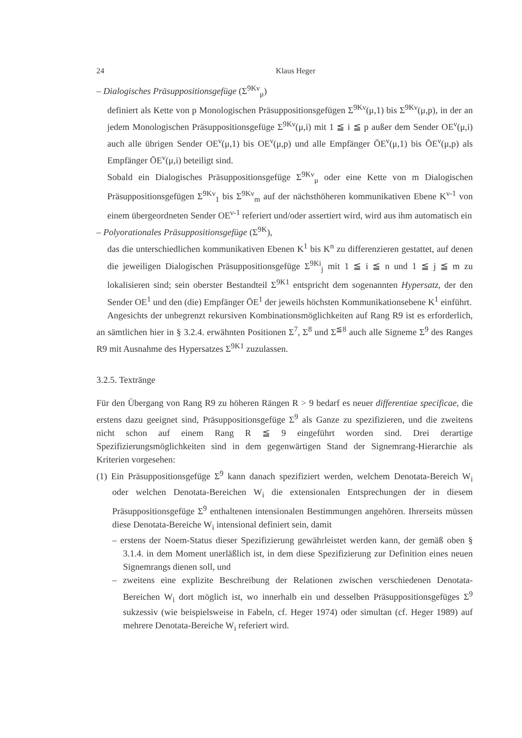24 Klaus Heger
– Dialogisches Präsuppositionsgefüge (Σ<sup>9Kν</sup><sub>μ</sub>)
definiert als Kette von p Monologischen Präsuppositionsgefügen Σ<sup>9Kν</sup>(μ,1) bis Σ<sup>9Kν</sup>(μ,p), in der an jedem Monologischen Präsuppositionsgefüge Σ<sup>9Kν</sup>(μ,i) mit 1 ≦ i ≦ p außer dem Sender OE<sup>ν</sup>(μ,i) auch alle übrigen Sender OE<sup>ν</sup>(μ,1) bis OE<sup>ν</sup>(μ,p) und alle Empfänger ŌE<sup>ν</sup>(μ,1) bis ŌE<sup>ν</sup>(μ,p) als Empfänger ŌE<sup>ν</sup>(μ,i) beteiligt sind.
Sobald ein Dialogisches Präsuppositionsgefüge Σ<sup>9Kν</sup><sub>μ</sub> oder eine Kette von m Dialogischen Präsuppositionsgefügen Σ<sup>9Kν</sup><sub>1</sub> bis Σ<sup>9Kν</sup><sub>m</sub> auf der nächsthöheren kommunikativen Ebene K<sup>ν-1</sup> von einem übergeordneten Sender OE<sup>ν-1</sup> referiert und/oder assertiert wird, wird aus ihm automatisch ein
– Polyorationales Präsuppositionsgefüge (Σ<sup>9K</sup>),
das die unterschiedlichen kommunikativen Ebenen K<sup>1</sup> bis K<sup>n</sup> zu differenzieren gestattet, auf denen die jeweiligen Dialogischen Präsuppositionsgefüge Σ<sup>9Ki</sup><sub>j</sub> mit 1 ≦ i ≦ n und 1 ≦ j ≦ m zu lokalisieren sind; sein oberster Bestandteil Σ<sup>9K1</sup> entspricht dem sogenannten Hypersatz, der den Sender OE<sup>1</sup> und den (die) Empfänger ŌE<sup>1</sup> der jeweils höchsten Kommunikationsebene K<sup>1</sup> einführt.
Angesichts der unbegrenzt rekursiven Kombinationsmöglichkeiten auf Rang R9 ist es erforderlich, an sämtlichen hier in § 3.2.4. erwähnten Positionen Σ<sup>7</sup>, Σ<sup>8</sup> und Σ<sup>≦8</sup> auch alle Signeme Σ<sup>9</sup> des Ranges R9 mit Ausnahme des Hypersatzes Σ<sup>9K1</sup> zuzulassen.
3.2.5. Textränge
Für den Übergang von Rang R9 zu höheren Rängen R > 9 bedarf es neuer differentiae specificae, die erstens dazu geeignet sind, Präsuppositionsgefüge Σ<sup>9</sup> als Ganze zu spezifizieren, und die zweitens nicht schon auf einem Rang R ≦ 9 eingeführt worden sind. Drei derartige Spezifizierungsmöglichkeiten sind in dem gegenwärtigen Stand der Signemrang-Hierarchie als Kriterien vorgesehen:
(1) Ein Präsuppositionsgefüge Σ<sup>9</sup> kann danach spezifiziert werden, welchem Denotata-Bereich W<sub>i</sub> oder welchen Denotata-Bereichen W<sub>i</sub> die extensionalen Entsprechungen der in diesem Präsuppositionsgefüge Σ<sup>9</sup> enthaltenen intensionalen Bestimmungen angehören. Ihrerseits müssen diese Denotata-Bereiche W<sub>i</sub> intensional definiert sein, damit
– erstens der Noem-Status dieser Spezifizierung gewährleistet werden kann, der gemäß oben § 3.1.4. in dem Moment unerläßlich ist, in dem diese Spezifizierung zur Definition eines neuen Signemrangs dienen soll, und
– zweitens eine explizite Beschreibung der Relationen zwischen verschiedenen Denotata-Bereichen W<sub>i</sub> dort möglich ist, wo innerhalb ein und desselben Präsuppositionsgefüges Σ<sup>9</sup> sukzessiv (wie beispielsweise in Fabeln, cf. Heger 1974) oder simultan (cf. Heger 1989) auf mehrere Denotata-Bereiche W<sub>i</sub> referiert wird.